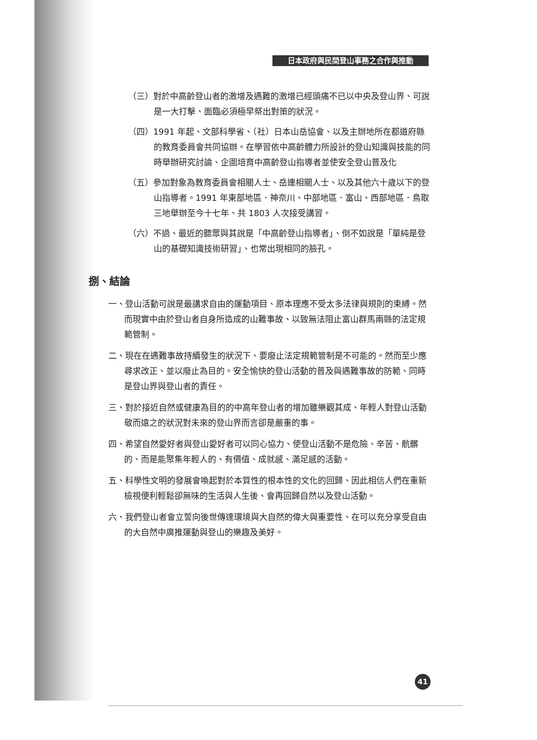日本政府與民間登山事務之合作與推動
（三）對於中高齡登山者的激增及遇難的激增已經頭痛不已以中央及登山界、可說是一大打擊、面臨必須極早祭出對策的狀況。
（四）1991 年起、文部科學省、（社）日本山岳協會、以及主辦地所在都道府縣的教育委員會共同協辦。在學習依中高齡體力所設計的登山知識與技能的同時舉辦研究討論、企圖培育中高齡登山指導者並使安全登山普及化
（五）參加對象為教育委員會相關人士、岳連相關人士、以及其他六十歲以下的登山指導者。1991 年東部地區．神奈川、中部地區．富山、西部地區．鳥取三地舉辦至今十七年、共 1803 人次接受講習。
（六）不過、最近的聽眾與其說是「中高齡登山指導者」、倒不如說是「單純是登山的基礎知識技術研習」、也常出現相同的臉孔。
捌、結論
一、登山活動可說是最講求自由的運動項目、原本理應不受太多法律與規則的束縛。然而現實中由於登山者自身所造成的山難事故、以致無法阻止富山群馬兩縣的法定規範管制。
二、現在在遇難事故持續發生的狀況下、要廢止法定規範管制是不可能的。然而至少應尋求改正、並以廢止為目的。安全愉快的登山活動的普及與遇難事故的防範、同時是登山界與登山者的責任。
三、對於接近自然或健康為目的的中高年登山者的增加雖樂觀其成、年輕人對登山活動敬而遠之的狀況對未來的登山界而言卻是嚴重的事。
四、希望自然愛好者與登山愛好者可以同心協力、使登山活動不是危險、辛苦、骯髒的、而是能聚集年輕人的、有價值、成就感、滿足感的活動。
五、科學性文明的發展會喚起對於本質性的根本性的文化的回歸、因此相信人們在重新檢視便利輕鬆卻無味的生活與人生後、會再回歸自然以及登山活動。
六、我們登山者會立誓向後世傳達環境與大自然的偉大與重要性、在可以充分享受自由的大自然中廣推運動與登山的樂趣及美好。
41